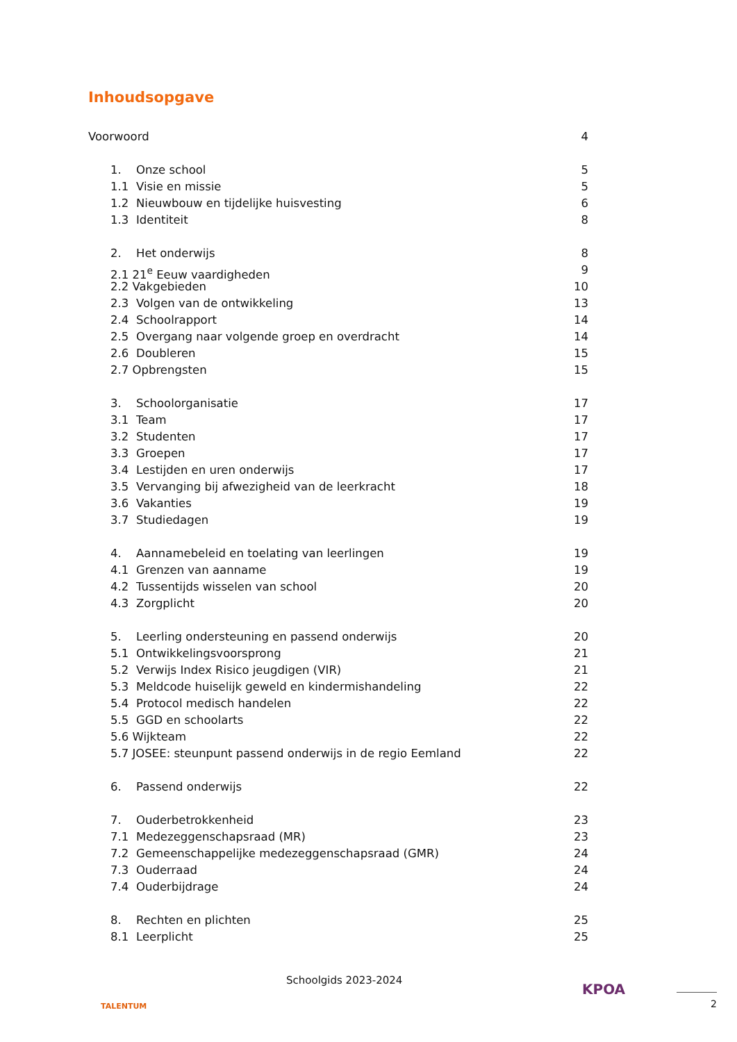Inhoudsopgave
Voorwoord 4
1. Onze school 5
1.1 Visie en missie 5
1.2 Nieuwbouw en tijdelijke huisvesting 6
1.3 Identiteit 8
2. Het onderwijs 8
2.1 21<sup>e</sup> Eeuw vaardigheden 9
2.2 Vakgebieden 10
2.3 Volgen van de ontwikkeling 13
2.4 Schoolrapport 14
2.5 Overgang naar volgende groep en overdracht 14
2.6 Doubleren 15
2.7 Opbrengsten 15
3. Schoolorganisatie 17
3.1 Team 17
3.2 Studenten 17
3.3 Groepen 17
3.4 Lestijden en uren onderwijs 17
3.5 Vervanging bij afwezigheid van de leerkracht 18
3.6 Vakanties 19
3.7 Studiedagen 19
4. Aannamebeleid en toelating van leerlingen 19
4.1 Grenzen van aanname 19
4.2 Tussentijds wisselen van school 20
4.3 Zorgplicht 20
5. Leerling ondersteuning en passend onderwijs 20
5.1 Ontwikkelingsvoorsprong 21
5.2 Verwijs Index Risico jeugdigen (VIR) 21
5.3 Meldcode huiselijk geweld en kindermishandeling 22
5.4 Protocol medisch handelen 22
5.5 GGD en schoolarts 22
5.6 Wijkteam 22
5.7 JOSEE: steunpunt passend onderwijs in de regio Eemland 22
6. Passend onderwijs 22
7. Ouderbetrokkenheid 23
7.1 Medezeggenschapsraad (MR) 23
7.2 Gemeenschappelijke medezeggenschapsraad (GMR) 24
7.3 Ouderraad 24
7.4 Ouderbijdrage 24
8. Rechten en plichten 25
8.1 Leerplicht 25
TALENTUM
Schoolgids 2023-2024
KPOA
2